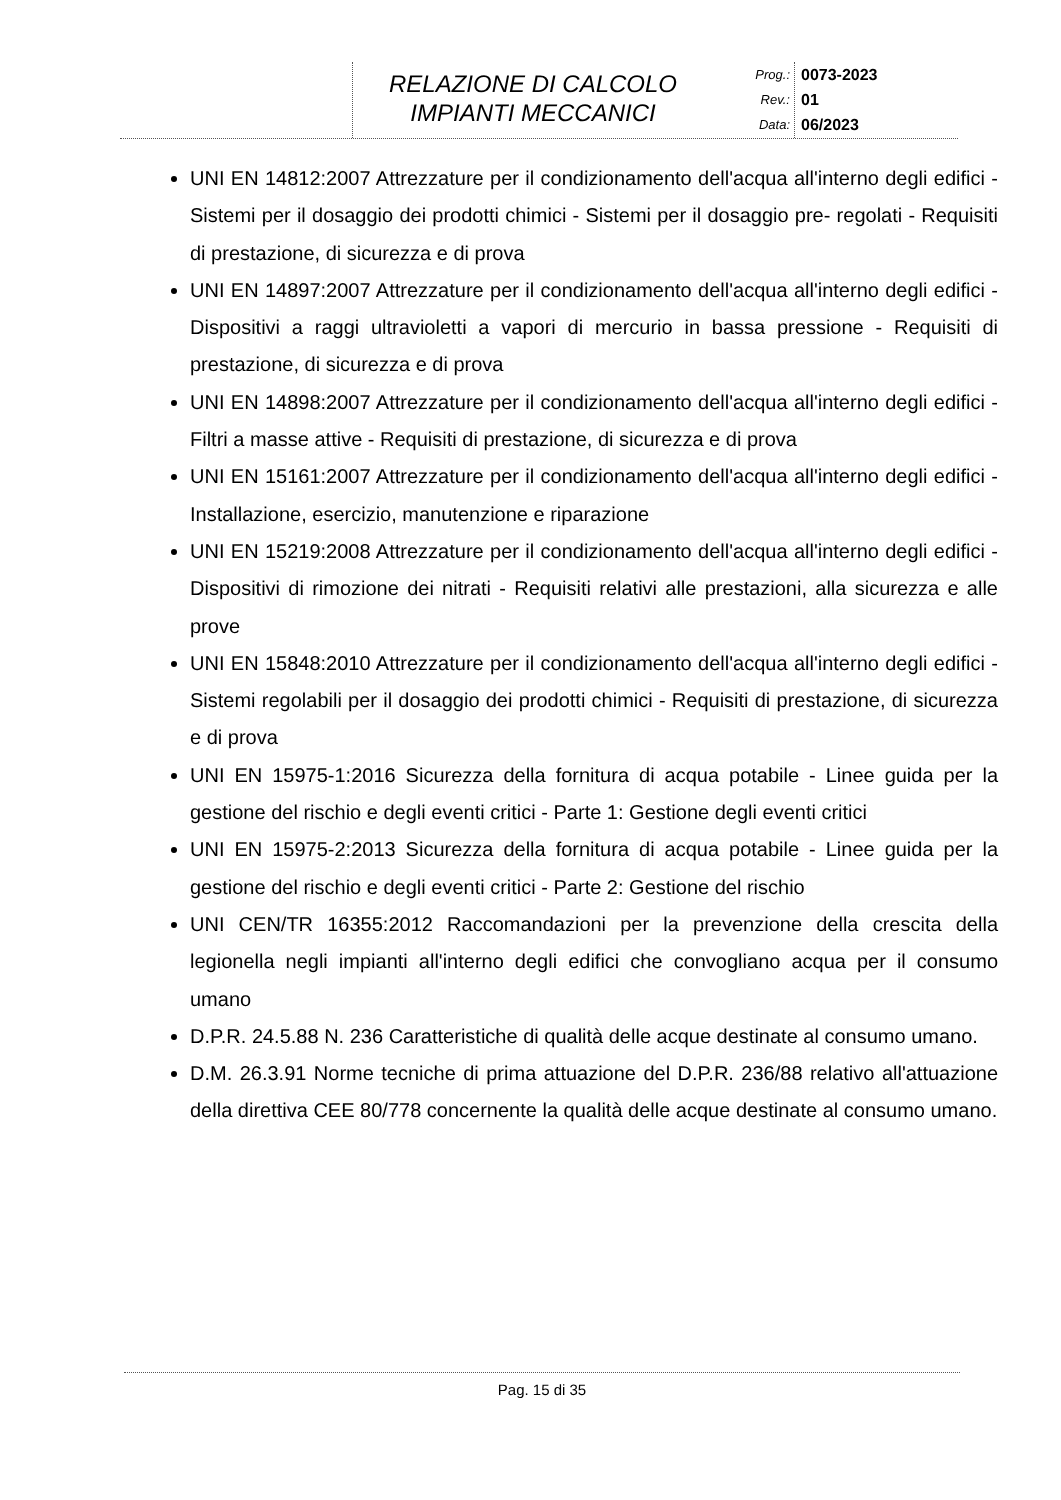RELAZIONE DI CALCOLO
IMPIANTI MECCANICI
Prog.:
Rev.:
Data:
0073-2023
01
06/2023
UNI EN 14812:2007 Attrezzature per il condizionamento dell'acqua all'interno degli edifici - Sistemi per il dosaggio dei prodotti chimici - Sistemi per il dosaggio pre- regolati - Requisiti di prestazione, di sicurezza e di prova
UNI EN 14897:2007 Attrezzature per il condizionamento dell'acqua all'interno degli edifici - Dispositivi a raggi ultravioletti a vapori di mercurio in bassa pressione - Requisiti di prestazione, di sicurezza e di prova
UNI EN 14898:2007 Attrezzature per il condizionamento dell'acqua all'interno degli edifici - Filtri a masse attive - Requisiti di prestazione, di sicurezza e di prova
UNI EN 15161:2007 Attrezzature per il condizionamento dell'acqua all'interno degli edifici - Installazione, esercizio, manutenzione e riparazione
UNI EN 15219:2008 Attrezzature per il condizionamento dell'acqua all'interno degli edifici - Dispositivi di rimozione dei nitrati - Requisiti relativi alle prestazioni, alla sicurezza e alle prove
UNI EN 15848:2010 Attrezzature per il condizionamento dell'acqua all'interno degli edifici - Sistemi regolabili per il dosaggio dei prodotti chimici - Requisiti di prestazione, di sicurezza e di prova
UNI EN 15975-1:2016 Sicurezza della fornitura di acqua potabile - Linee guida per la gestione del rischio e degli eventi critici - Parte 1: Gestione degli eventi critici
UNI EN 15975-2:2013 Sicurezza della fornitura di acqua potabile - Linee guida per la gestione del rischio e degli eventi critici - Parte 2: Gestione del rischio
UNI CEN/TR 16355:2012 Raccomandazioni per la prevenzione della crescita della legionella negli impianti all'interno degli edifici che convogliano acqua per il consumo umano
D.P.R. 24.5.88 N. 236 Caratteristiche di qualità delle acque destinate al consumo umano.
D.M. 26.3.91 Norme tecniche di prima attuazione del D.P.R. 236/88 relativo all'attuazione della direttiva CEE 80/778 concernente la qualità delle acque destinate al consumo umano.
Pag. 15 di 35